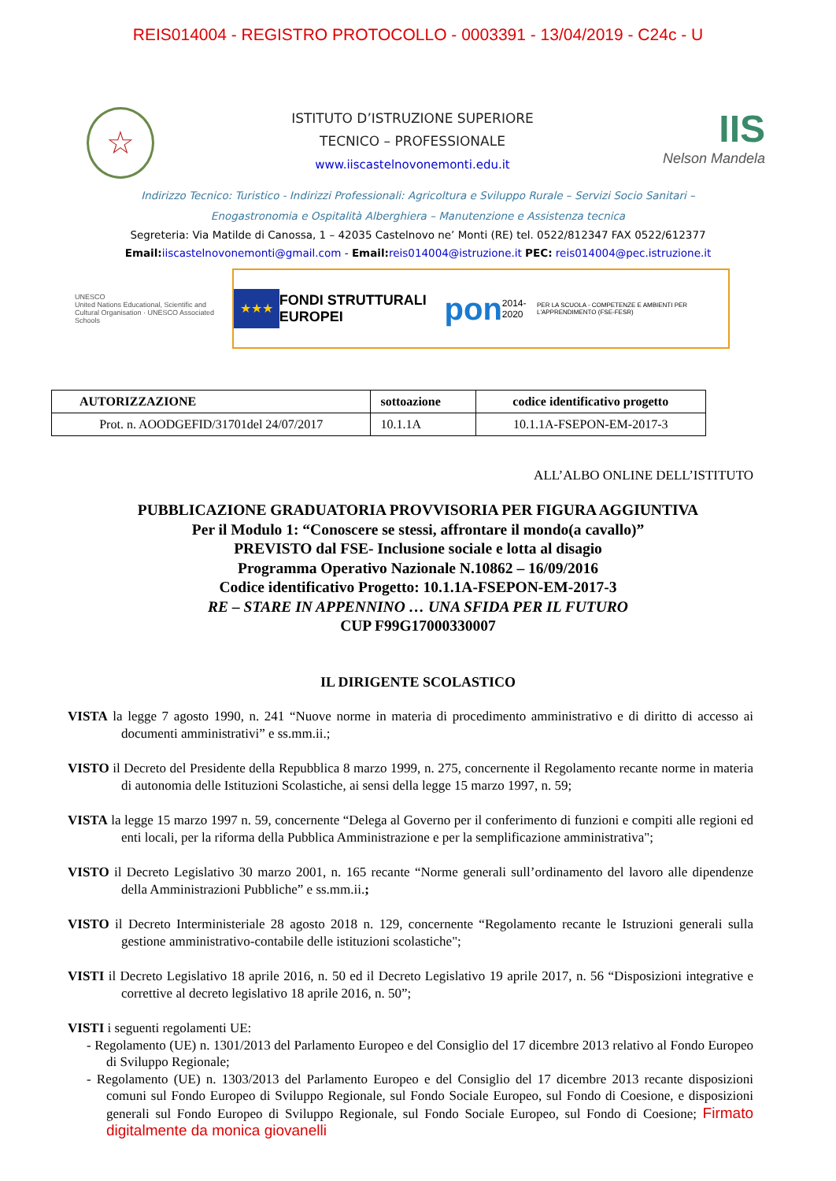REIS014004 - REGISTRO PROTOCOLLO - 0003391 - 13/04/2019 - C24c - U
☆
ISTITUTO D’ISTRUZIONE SUPERIORE
TECNICO – PROFESSIONALE
www.iiscastelnovonemonti.edu.it
IIS
Nelson Mandela
Indirizzo Tecnico: Turistico - Indirizzi Professionali: Agricoltura e Sviluppo Rurale – Servizi Socio Sanitari –
Enogastronomia e Ospitalità Alberghiera – Manutenzione e Assistenza tecnica
Segreteria: Via Matilde di Canossa, 1 – 42035 Castelnovo ne’ Monti (RE) tel. 0522/812347 FAX 0522/612377
Email: iiscastelnovonemonti@gmail.com - Email: reis014004@istruzione.it PEC: reis014004@pec.istruzione.it
UNESCO
United Nations Educational, Scientific and Cultural Organisation · UNESCO Associated Schools
★★★
FONDI STRUTTURALI EUROPEI pon 2014-2020 PER LA SCUOLA - COMPETENZE E AMBIENTI PER L'APPRENDIMENTO (FSE-FESR)
| AUTORIZZAZIONE | sottoazione | codice identificativo progetto |
| --- | --- | --- |
| Prot. n. AOODGEFID/31701del 24/07/2017 | 10.1.1A | 10.1.1A-FSEPON-EM-2017-3 |
ALL’ALBO ONLINE DELL’ISTITUTO
PUBBLICAZIONE GRADUATORIA PROVVISORIA PER FIGURA AGGIUNTIVA
Per il Modulo 1: “Conoscere se stessi, affrontare il mondo(a cavallo)”
PREVISTO dal FSE- Inclusione sociale e lotta al disagio
Programma Operativo Nazionale N.10862 – 16/09/2016
Codice identificativo Progetto: 10.1.1A-FSEPON-EM-2017-3
RE – STARE IN APPENNINO … UNA SFIDA PER IL FUTURO
CUP F99G17000330007
IL DIRIGENTE SCOLASTICO
VISTA la legge 7 agosto 1990, n. 241 “Nuove norme in materia di procedimento amministrativo e di diritto di accesso ai documenti amministrativi” e ss.mm.ii.;
VISTO il Decreto del Presidente della Repubblica 8 marzo 1999, n. 275, concernente il Regolamento recante norme in materia di autonomia delle Istituzioni Scolastiche, ai sensi della legge 15 marzo 1997, n. 59;
VISTA la legge 15 marzo 1997 n. 59, concernente “Delega al Governo per il conferimento di funzioni e compiti alle regioni ed enti locali, per la riforma della Pubblica Amministrazione e per la semplificazione amministrativa";
VISTO il Decreto Legislativo 30 marzo 2001, n. 165 recante “Norme generali sull’ordinamento del lavoro alle dipendenze della Amministrazioni Pubbliche” e ss.mm.ii.;
VISTO il Decreto Interministeriale 28 agosto 2018 n. 129, concernente “Regolamento recante le Istruzioni generali sulla gestione amministrativo-contabile delle istituzioni scolastiche";
VISTI il Decreto Legislativo 18 aprile 2016, n. 50 ed il Decreto Legislativo 19 aprile 2017, n. 56 “Disposizioni integrative e correttive al decreto legislativo 18 aprile 2016, n. 50”;
VISTI i seguenti regolamenti UE:
- Regolamento (UE) n. 1301/2013 del Parlamento Europeo e del Consiglio del 17 dicembre 2013 relativo al Fondo Europeo di Sviluppo Regionale;
- Regolamento (UE) n. 1303/2013 del Parlamento Europeo e del Consiglio del 17 dicembre 2013 recante disposizioni comuni sul Fondo Europeo di Sviluppo Regionale, sul Fondo Sociale Europeo, sul Fondo di Coesione, e disposizioni generali sul Fondo Europeo di Sviluppo Regionale, sul Fondo Sociale Europeo, sul Fondo di Coesione; Firmato digitalmente da monica giovanelli